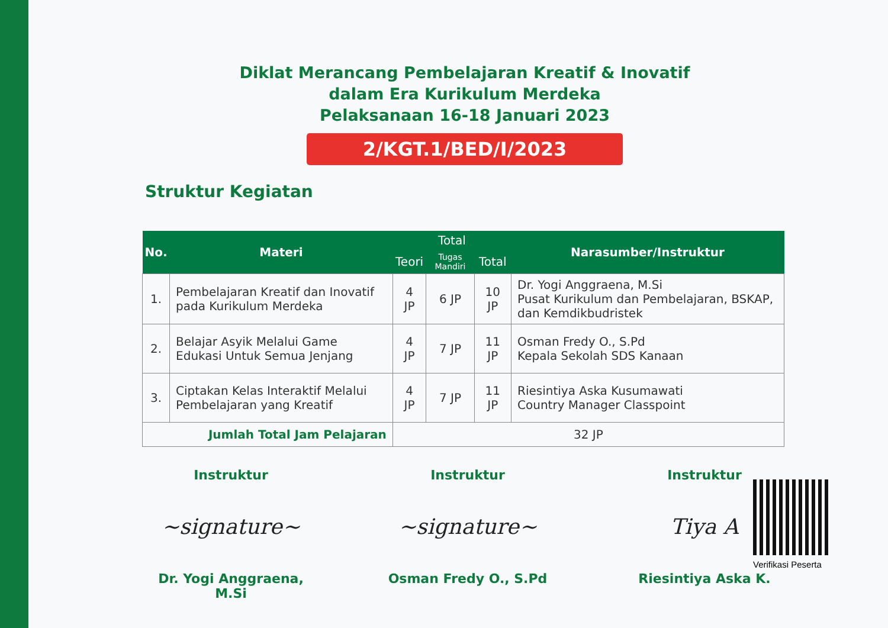Diklat Merancang Pembelajaran Kreatif & Inovatif
dalam Era Kurikulum Merdeka
Pelaksanaan 16-18 Januari 2023
2/KGT.1/BED/I/2023
Struktur Kegiatan
| No. | Materi | Total | | | Narasumber/Instruktur |
| --- | --- | --- | --- | --- | --- |
| | | Teori | Tugas Mandiri | Total | |
| 1. | Pembelajaran Kreatif dan Inovatif pada Kurikulum Merdeka | 4 JP | 6 JP | 10 JP | Dr. Yogi Anggraena, M.Si Pusat Kurikulum dan Pembelajaran, BSKAP, dan Kemdikbudristek |
| 2. | Belajar Asyik Melalui Game Edukasi Untuk Semua Jenjang | 4 JP | 7 JP | 11 JP | Osman Fredy O., S.Pd Kepala Sekolah SDS Kanaan |
| 3. | Ciptakan Kelas Interaktif Melalui Pembelajaran yang Kreatif | 4 JP | 7 JP | 11 JP | Riesintiya Aska Kusumawati Country Manager Classpoint |
| Jumlah Total Jam Pelajaran | | 32 JP | | | |
Instruktur
~signature~
Dr. Yogi Anggraena, M.Si
Instruktur
~signature~
Osman Fredy O., S.Pd
Instruktur
Tiya A
Riesintiya Aska K.
Verifikasi Peserta